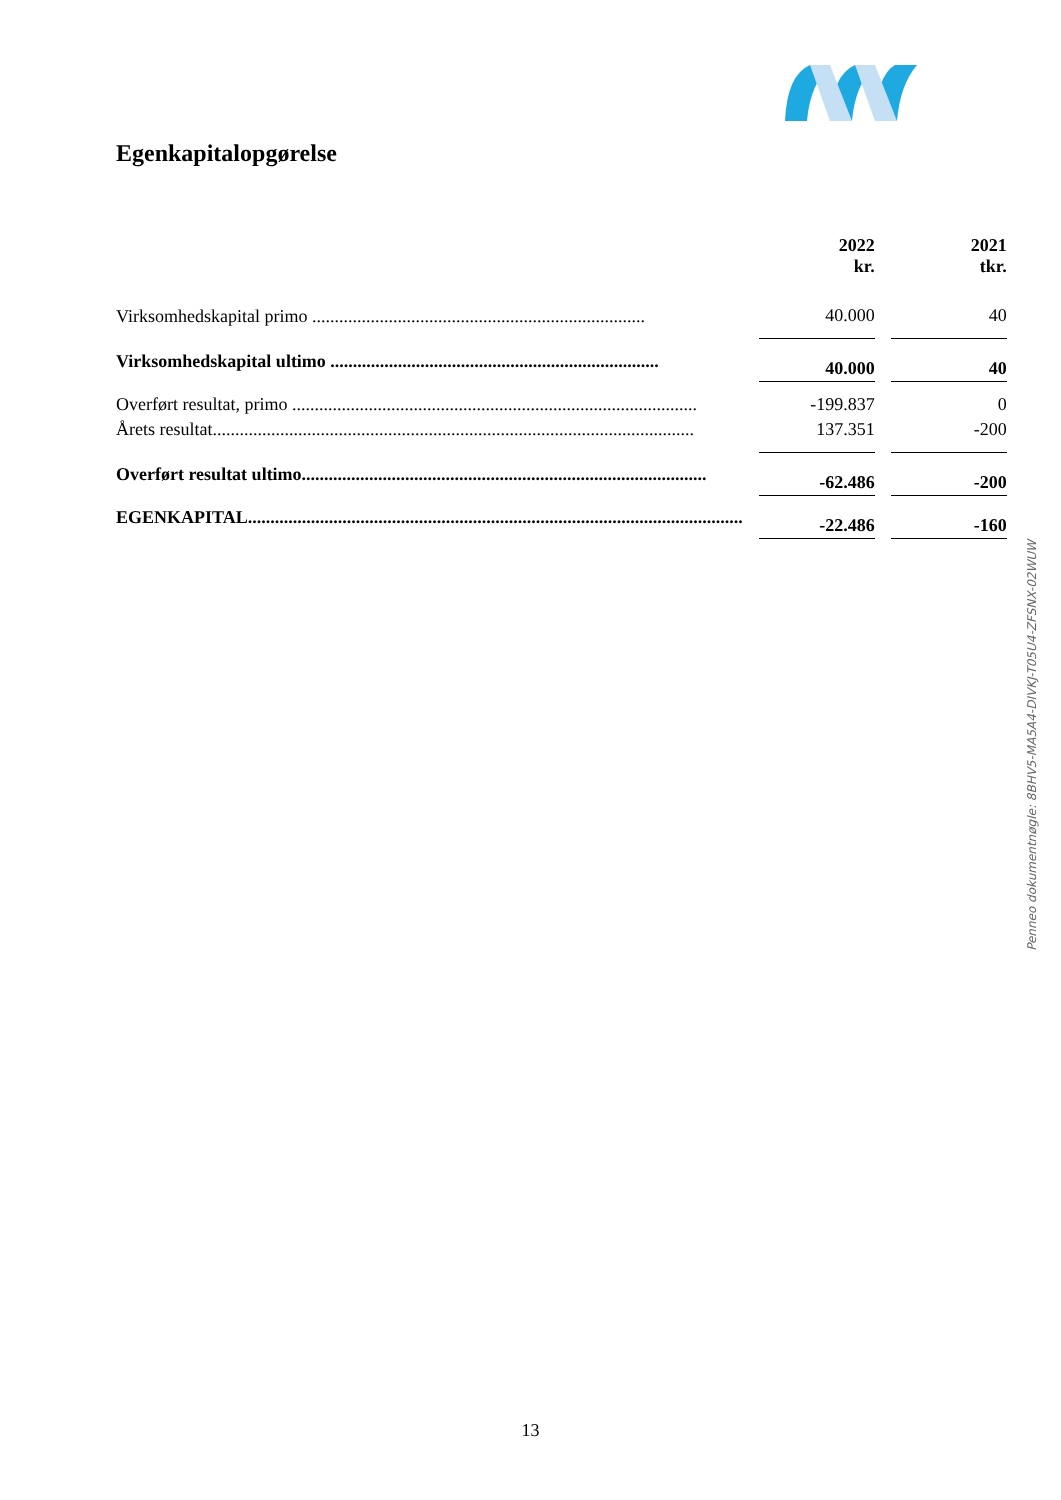Egenkapitalopgørelse
| | | 2022 kr. | | 2021 tkr. |
| Virksomhedskapital primo .......................................................................... | | 40.000 | | 40 |
| Virksomhedskapital ultimo ......................................................................... | | 40.000 | | 40 |
| Overført resultat, primo .......................................................................................... | | -199.837 | | 0 |
| Årets resultat........................................................................................................... | | 137.351 | | -200 |
| Overført resultat ultimo.......................................................................................... | | -62.486 | | -200 |
| EGENKAPITAL.............................................................................................................. | | -22.486 | | -160 |
Penneo dokumentnøgle: 8BHV5-MA5A4-DIVKJ-T05U4-ZFSNX-02WUW
13